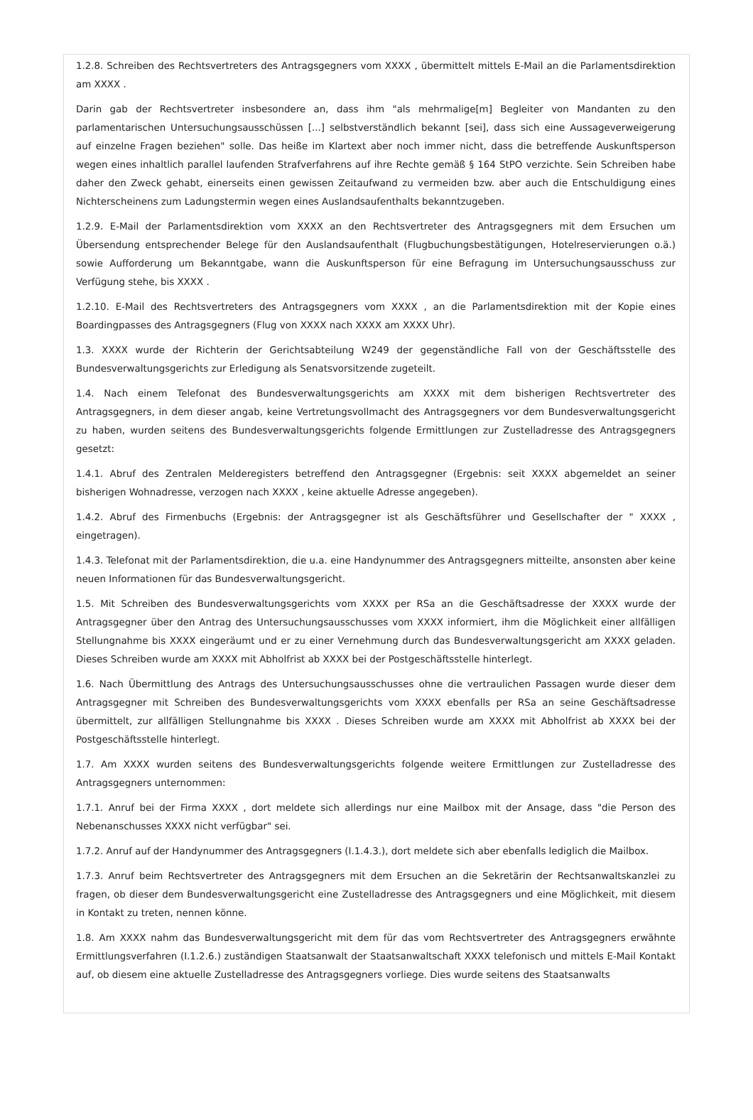1.2.8. Schreiben des Rechtsvertreters des Antragsgegners vom XXXX , übermittelt mittels E-Mail an die Parlamentsdirektion am XXXX .
Darin gab der Rechtsvertreter insbesondere an, dass ihm "als mehrmalige[m] Begleiter von Mandanten zu den parlamentarischen Untersuchungsausschüssen [...] selbstverständlich bekannt [sei], dass sich eine Aussageverweigerung auf einzelne Fragen beziehen" solle. Das heiße im Klartext aber noch immer nicht, dass die betreffende Auskunftsperson wegen eines inhaltlich parallel laufenden Strafverfahrens auf ihre Rechte gemäß § 164 StPO verzichte. Sein Schreiben habe daher den Zweck gehabt, einerseits einen gewissen Zeitaufwand zu vermeiden bzw. aber auch die Entschuldigung eines Nichterscheinens zum Ladungstermin wegen eines Auslandsaufenthalts bekanntzugeben.
1.2.9. E-Mail der Parlamentsdirektion vom XXXX an den Rechtsvertreter des Antragsgegners mit dem Ersuchen um Übersendung entsprechender Belege für den Auslandsaufenthalt (Flugbuchungsbestätigungen, Hotelreservierungen o.ä.) sowie Aufforderung um Bekanntgabe, wann die Auskunftsperson für eine Befragung im Untersuchungsausschuss zur Verfügung stehe, bis XXXX .
1.2.10. E-Mail des Rechtsvertreters des Antragsgegners vom XXXX , an die Parlamentsdirektion mit der Kopie eines Boardingpasses des Antragsgegners (Flug von XXXX nach XXXX am XXXX Uhr).
1.3. XXXX wurde der Richterin der Gerichtsabteilung W249 der gegenständliche Fall von der Geschäftsstelle des Bundesverwaltungsgerichts zur Erledigung als Senatsvorsitzende zugeteilt.
1.4. Nach einem Telefonat des Bundesverwaltungsgerichts am XXXX mit dem bisherigen Rechtsvertreter des Antragsgegners, in dem dieser angab, keine Vertretungsvollmacht des Antragsgegners vor dem Bundesverwaltungsgericht zu haben, wurden seitens des Bundesverwaltungsgerichts folgende Ermittlungen zur Zustelladresse des Antragsgegners gesetzt:
1.4.1. Abruf des Zentralen Melderegisters betreffend den Antragsgegner (Ergebnis: seit XXXX abgemeldet an seiner bisherigen Wohnadresse, verzogen nach XXXX , keine aktuelle Adresse angegeben).
1.4.2. Abruf des Firmenbuchs (Ergebnis: der Antragsgegner ist als Geschäftsführer und Gesellschafter der " XXXX , eingetragen).
1.4.3. Telefonat mit der Parlamentsdirektion, die u.a. eine Handynummer des Antragsgegners mitteilte, ansonsten aber keine neuen Informationen für das Bundesverwaltungsgericht.
1.5. Mit Schreiben des Bundesverwaltungsgerichts vom XXXX per RSa an die Geschäftsadresse der XXXX wurde der Antragsgegner über den Antrag des Untersuchungsausschusses vom XXXX informiert, ihm die Möglichkeit einer allfälligen Stellungnahme bis XXXX eingeräumt und er zu einer Vernehmung durch das Bundesverwaltungsgericht am XXXX geladen. Dieses Schreiben wurde am XXXX mit Abholfrist ab XXXX bei der Postgeschäftsstelle hinterlegt.
1.6. Nach Übermittlung des Antrags des Untersuchungsausschusses ohne die vertraulichen Passagen wurde dieser dem Antragsgegner mit Schreiben des Bundesverwaltungsgerichts vom XXXX ebenfalls per RSa an seine Geschäftsadresse übermittelt, zur allfälligen Stellungnahme bis XXXX . Dieses Schreiben wurde am XXXX mit Abholfrist ab XXXX bei der Postgeschäftsstelle hinterlegt.
1.7. Am XXXX wurden seitens des Bundesverwaltungsgerichts folgende weitere Ermittlungen zur Zustelladresse des Antragsgegners unternommen:
1.7.1. Anruf bei der Firma XXXX , dort meldete sich allerdings nur eine Mailbox mit der Ansage, dass "die Person des Nebenanschusses XXXX nicht verfügbar" sei.
1.7.2. Anruf auf der Handynummer des Antragsgegners (I.1.4.3.), dort meldete sich aber ebenfalls lediglich die Mailbox.
1.7.3. Anruf beim Rechtsvertreter des Antragsgegners mit dem Ersuchen an die Sekretärin der Rechtsanwaltskanzlei zu fragen, ob dieser dem Bundesverwaltungsgericht eine Zustelladresse des Antragsgegners und eine Möglichkeit, mit diesem in Kontakt zu treten, nennen könne.
1.8. Am XXXX nahm das Bundesverwaltungsgericht mit dem für das vom Rechtsvertreter des Antragsgegners erwähnte Ermittlungsverfahren (I.1.2.6.) zuständigen Staatsanwalt der Staatsanwaltschaft XXXX telefonisch und mittels E-Mail Kontakt auf, ob diesem eine aktuelle Zustelladresse des Antragsgegners vorliege. Dies wurde seitens des Staatsanwalts